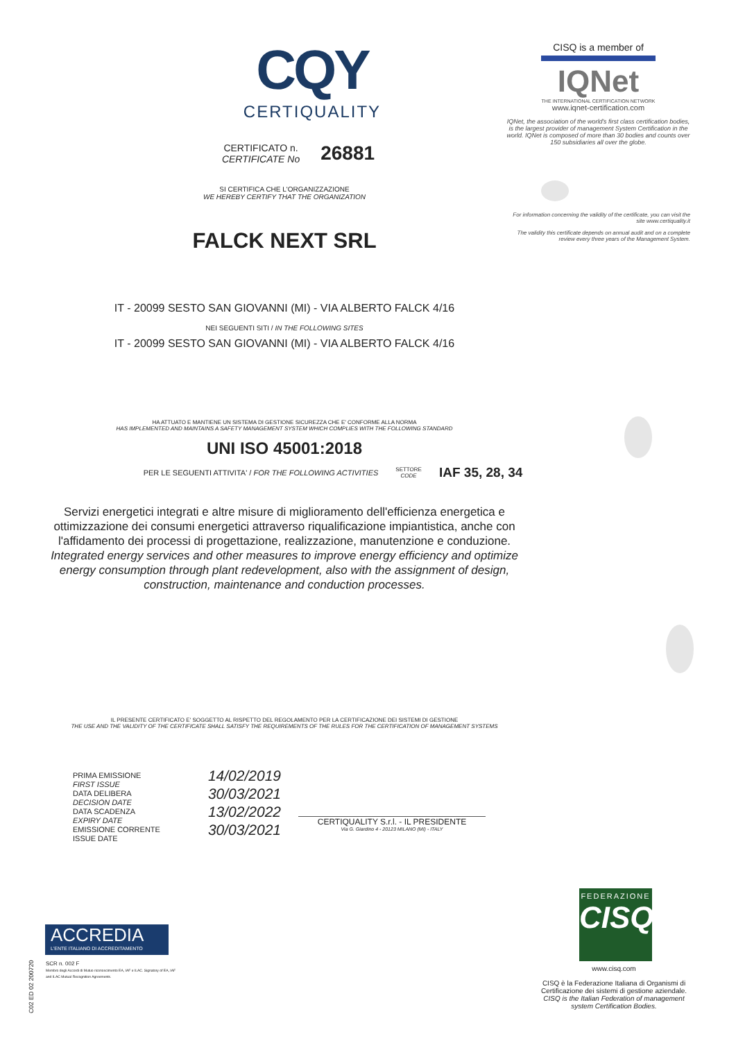CQY
CERTIQUALITY
CERTIFICATO n.
CERTIFICATE No
26881
SI CERTIFICA CHE L'ORGANIZZAZIONE
WE HEREBY CERTIFY THAT THE ORGANIZATION
FALCK NEXT SRL
IT - 20099 SESTO SAN GIOVANNI (MI) - VIA ALBERTO FALCK 4/16
NEI SEGUENTI SITI / IN THE FOLLOWING SITES
IT - 20099 SESTO SAN GIOVANNI (MI) - VIA ALBERTO FALCK 4/16
HA ATTUATO E MANTIENE UN SISTEMA DI GESTIONE SICUREZZA CHE E' CONFORME ALLA NORMA
HAS IMPLEMENTED AND MAINTAINS A SAFETY MANAGEMENT SYSTEM WHICH COMPLIES WITH THE FOLLOWING STANDARD
UNI ISO 45001:2018
PER LE SEGUENTI ATTIVITA' / FOR THE FOLLOWING ACTIVITIES SETTORE
CODE IAF 35, 28, 34
Servizi energetici integrati e altre misure di miglioramento dell'efficienza energetica e ottimizzazione dei consumi energetici attraverso riqualificazione impiantistica, anche con l'affidamento dei processi di progettazione, realizzazione, manutenzione e conduzione.
Integrated energy services and other measures to improve energy efficiency and optimize energy consumption through plant redevelopment, also with the assignment of design, construction, maintenance and conduction processes.
IL PRESENTE CERTIFICATO E' SOGGETTO AL RISPETTO DEL REGOLAMENTO PER LA CERTIFICAZIONE DEI SISTEMI DI GESTIONE
THE USE AND THE VALIDITY OF THE CERTIFICATE SHALL SATISFY THE REQUIREMENTS OF THE RULES FOR THE CERTIFICATION OF MANAGEMENT SYSTEMS
PRIMA EMISSIONE
FIRST ISSUE 14/02/2019
DATA DELIBERA
DECISION DATE 30/03/2021
DATA SCADENZA
EXPIRY DATE 13/02/2022
EMISSIONE CORRENTE
ISSUE DATE 30/03/2021
CERTIQUALITY S.r.l. - IL PRESIDENTE
Via G. Giardino 4 - 20123 MILANO (MI) - ITALY
CISQ is a member of
IQNet
THE INTERNATIONAL CERTIFICATION NETWORK
www.iqnet-certification.com
IQNet, the association of the world's first class certification bodies, is the largest provider of management System Certification in the world. IQNet is composed of more than 30 bodies and counts over 150 subsidiaries all over the globe.
For information concerning the validity of the certificate, you can visit the site www.certiquality.it
The validity this certificate depends on annual audit and on a complete review every three years of the Management System.
FEDERAZIONE
CISQ
www.cisq.com
CISQ è la Federazione Italiana di Organismi di Certificazione dei sistemi di gestione aziendale.
CISQ is the Italian Federation of management system Certification Bodies.
ACCREDIA
L'ENTE ITALIANO DI ACCREDITAMENTO
SCR n. 002 F
Membro degli Accordi di Mutuo riconoscimento EA, IAF e ILAC. Signatory of EA, IAF and ILAC Mutual Recognition Agreements.
C02 ED 02 200720